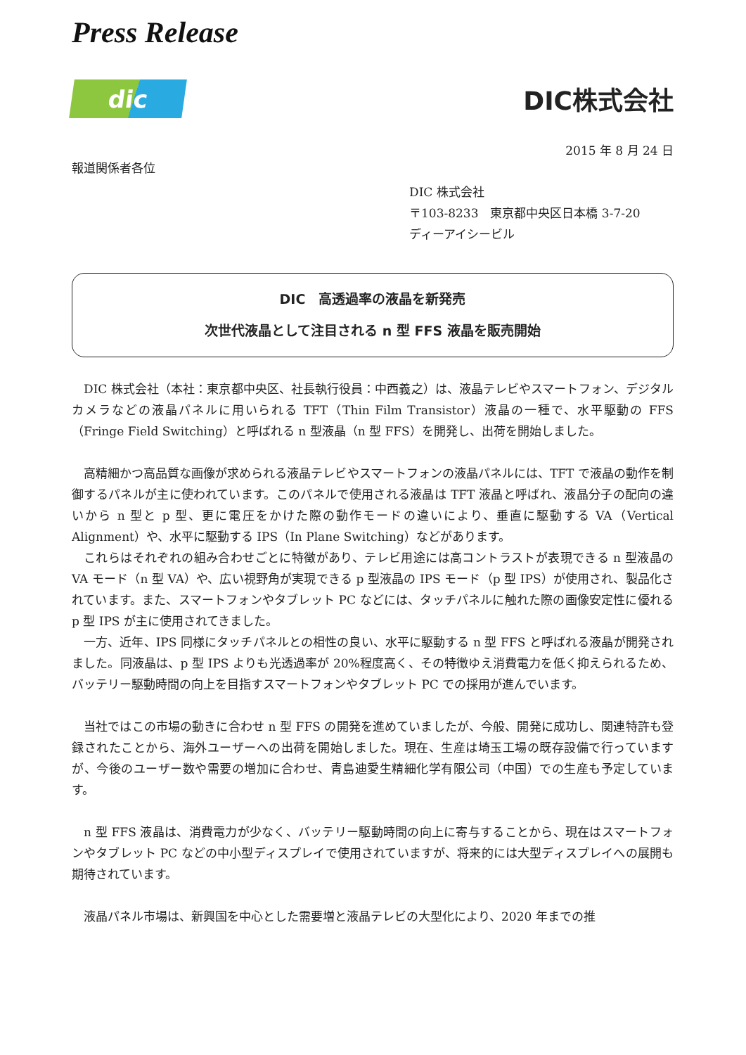Press Release
dic
DIC株式会社
2015 年 8 月 24 日
報道関係者各位
DIC 株式会社
〒103-8233　東京都中央区日本橋 3-7-20
ディーアイシービル
DIC　高透過率の液晶を新発売
次世代液晶として注目される n 型 FFS 液晶を販売開始
DIC 株式会社（本社：東京都中央区、社長執行役員：中西義之）は、液晶テレビやスマートフォン、デジタルカメラなどの液晶パネルに用いられる TFT（Thin Film Transistor）液晶の一種で、水平駆動の FFS（Fringe Field Switching）と呼ばれる n 型液晶（n 型 FFS）を開発し、出荷を開始しました。
高精細かつ高品質な画像が求められる液晶テレビやスマートフォンの液晶パネルには、TFT で液晶の動作を制御するパネルが主に使われています。このパネルで使用される液晶は TFT 液晶と呼ばれ、液晶分子の配向の違いから n 型と p 型、更に電圧をかけた際の動作モードの違いにより、垂直に駆動する VA（Vertical Alignment）や、水平に駆動する IPS（In Plane Switching）などがあります。
これらはそれぞれの組み合わせごとに特徴があり、テレビ用途には高コントラストが表現できる n 型液晶の VA モード（n 型 VA）や、広い視野角が実現できる p 型液晶の IPS モード（p 型 IPS）が使用され、製品化されています。また、スマートフォンやタブレット PC などには、タッチパネルに触れた際の画像安定性に優れる p 型 IPS が主に使用されてきました。
一方、近年、IPS 同様にタッチパネルとの相性の良い、水平に駆動する n 型 FFS と呼ばれる液晶が開発されました。同液晶は、p 型 IPS よりも光透過率が 20%程度高く、その特徴ゆえ消費電力を低く抑えられるため、バッテリー駆動時間の向上を目指すスマートフォンやタブレット PC での採用が進んでいます。
当社ではこの市場の動きに合わせ n 型 FFS の開発を進めていましたが、今般、開発に成功し、関連特許も登録されたことから、海外ユーザーへの出荷を開始しました。現在、生産は埼玉工場の既存設備で行っていますが、今後のユーザー数や需要の増加に合わせ、青島迪愛生精細化学有限公司（中国）での生産も予定しています。
n 型 FFS 液晶は、消費電力が少なく、バッテリー駆動時間の向上に寄与することから、現在はスマートフォンやタブレット PC などの中小型ディスプレイで使用されていますが、将来的には大型ディスプレイへの展開も期待されています。
液晶パネル市場は、新興国を中心とした需要増と液晶テレビの大型化により、2020 年までの推